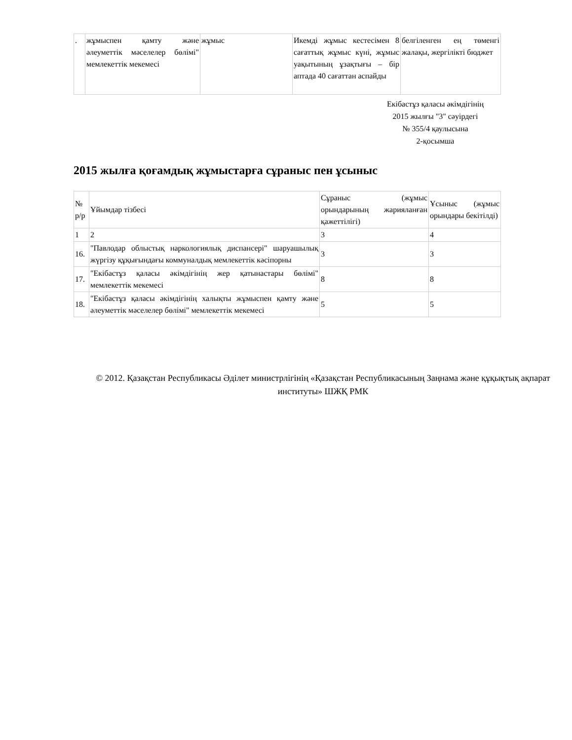| . | жұмыспен қамту және әлеуметтік мәселелер бөлімі" мемлекеттік мекемесі | жұмыс | Икемді жұмыс кестесімен 8 сағаттық жұмыс күні, жұмыс уақытының ұзақтығы – бір аптада 40 сағаттан аспайды | белгіленген ең төменгі жалақы, жергілікті бюджет |
Екібастұз қаласы әкімдігінің
2015 жылғы "3" сәуірдегі
№ 355/4 қаулысына
2-қосымша
2015 жылға қоғамдық жұмыстарға сұраныс пен ұсыныс
| № р/р | Ұйымдар тізбесі | Сұраныс (жұмыс орындарының жарияланған қажеттілігі) | Ұсыныс (жұмыс орындары бекітілді) |
| 1 | 2 | 3 | 4 |
| 16. | "Павлодар облыстық наркологиялық диспансері" шаруашылық жүргізу құқығындағы коммуналдық мемлекеттік кәсіпорны | 3 | 3 |
| 17. | "Екібастұз қаласы әкімдігінің жер қатынастары бөлімі" мемлекеттік мекемесі | 8 | 8 |
| 18. | "Екібастұз қаласы әкімдігінің халықты жұмыспен қамту және әлеуметтік мәселелер бөлімі" мемлекеттік мекемесі | 5 | 5 |
© 2012. Қазақстан Республикасы Әділет министрлігінің «Қазақстан Республикасының Заңнама және құқықтық ақпарат институты» ШЖҚ РМК